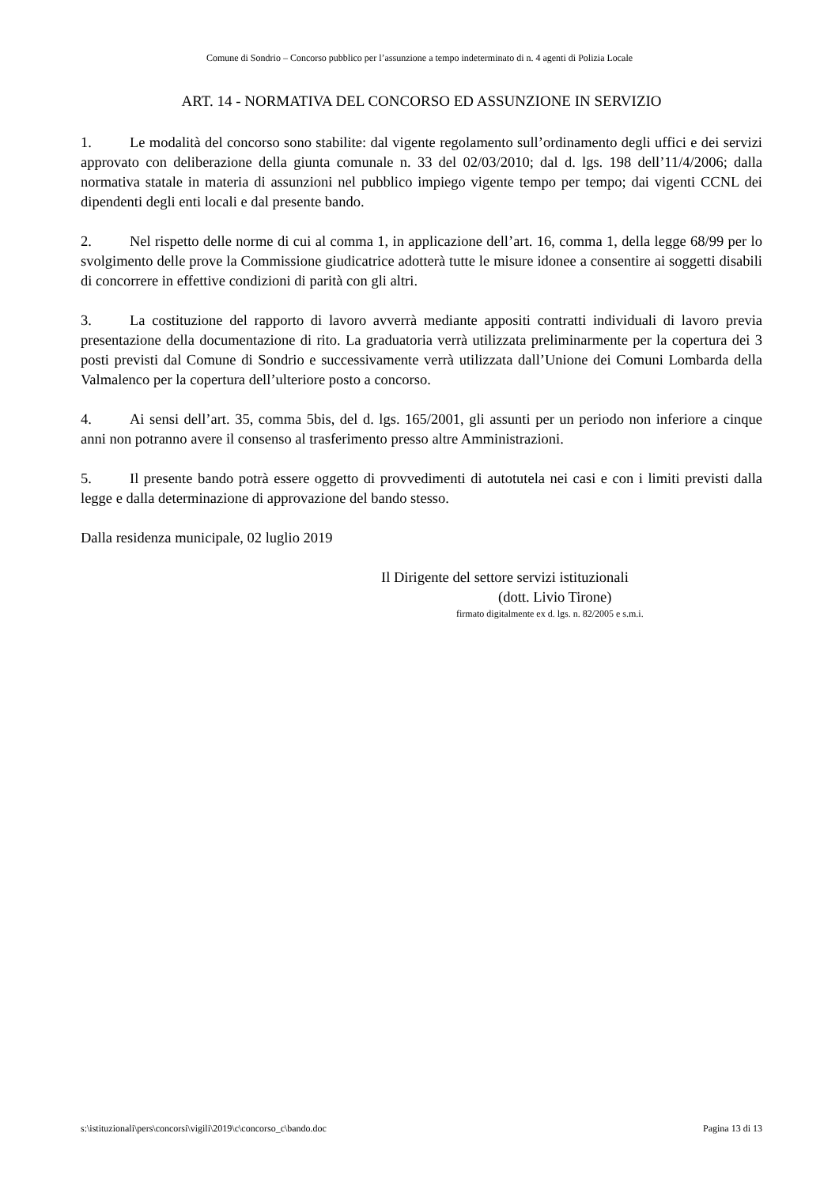Comune di Sondrio – Concorso pubblico per l’assunzione a tempo indeterminato di n. 4 agenti di Polizia Locale
ART. 14 - NORMATIVA DEL CONCORSO ED ASSUNZIONE IN SERVIZIO
1. Le modalità del concorso sono stabilite: dal vigente regolamento sull’ordinamento degli uffici e dei servizi approvato con deliberazione della giunta comunale n. 33 del 02/03/2010; dal d. lgs. 198 dell’11/4/2006; dalla normativa statale in materia di assunzioni nel pubblico impiego vigente tempo per tempo; dai vigenti CCNL dei dipendenti degli enti locali e dal presente bando.
2. Nel rispetto delle norme di cui al comma 1, in applicazione dell’art. 16, comma 1, della legge 68/99 per lo svolgimento delle prove la Commissione giudicatrice adotterà tutte le misure idonee a consentire ai soggetti disabili di concorrere in effettive condizioni di parità con gli altri.
3. La costituzione del rapporto di lavoro avverrà mediante appositi contratti individuali di lavoro previa presentazione della documentazione di rito. La graduatoria verrà utilizzata preliminarmente per la copertura dei 3 posti previsti dal Comune di Sondrio e successivamente verrà utilizzata dall’Unione dei Comuni Lombarda della Valmalenco per la copertura dell’ulteriore posto a concorso.
4. Ai sensi dell’art. 35, comma 5bis, del d. lgs. 165/2001, gli assunti per un periodo non inferiore a cinque anni non potranno avere il consenso al trasferimento presso altre Amministrazioni.
5. Il presente bando potrà essere oggetto di provvedimenti di autotutela nei casi e con i limiti previsti dalla legge e dalla determinazione di approvazione del bando stesso.
Dalla residenza municipale, 02 luglio 2019
Il Dirigente del settore servizi istituzionali
(dott. Livio Tirone)
firmato digitalmente ex d. lgs. n. 82/2005 e s.m.i.
s:\istituzionali\pers\concorsi\vigili\2019\c\concorso_c\bando.doc Pagina 13 di 13